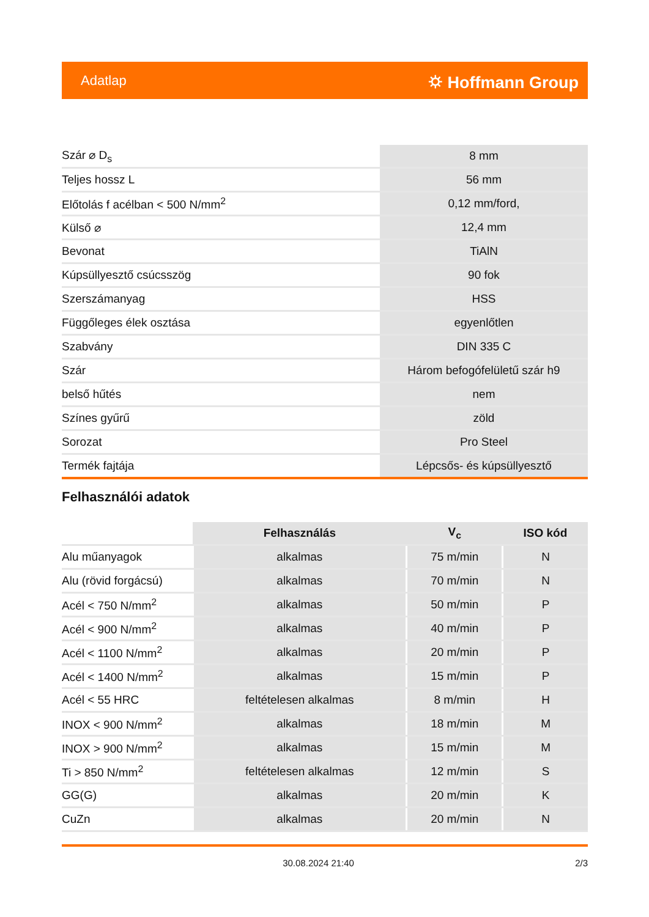Adatlap ⛭ Hoffmann Group
| Szár ⌀ D<sub>s</sub> | 8 mm |
| Teljes hossz L | 56 mm |
| Előtolás f acélban < 500 N/mm<sup>2</sup> | 0,12 mm/ford, |
| Külső ⌀ | 12,4 mm |
| Bevonat | TiAlN |
| Kúpsüllyesztő csúcsszög | 90 fok |
| Szerszámanyag | HSS |
| Függőleges élek osztása | egyenlőtlen |
| Szabvány | DIN 335 C |
| Szár | Három befogófelületű szár h9 |
| belső hűtés | nem |
| Színes gyűrű | zöld |
| Sorozat | Pro Steel |
| Termék fajtája | Lépcsős- és kúpsüllyesztő |
Felhasználói adatok
| | Felhasználás | V<sub>c</sub> | ISO kód |
| --- | --- | --- | --- |
| Alu műanyagok | alkalmas | 75 m/min | N |
| Alu (rövid forgácsú) | alkalmas | 70 m/min | N |
| Acél < 750 N/mm<sup>2</sup> | alkalmas | 50 m/min | P |
| Acél < 900 N/mm<sup>2</sup> | alkalmas | 40 m/min | P |
| Acél < 1100 N/mm<sup>2</sup> | alkalmas | 20 m/min | P |
| Acél < 1400 N/mm<sup>2</sup> | alkalmas | 15 m/min | P |
| Acél < 55 HRC | feltételesen alkalmas | 8 m/min | H |
| INOX < 900 N/mm<sup>2</sup> | alkalmas | 18 m/min | M |
| INOX > 900 N/mm<sup>2</sup> | alkalmas | 15 m/min | M |
| Ti > 850 N/mm<sup>2</sup> | feltételesen alkalmas | 12 m/min | S |
| GG(G) | alkalmas | 20 m/min | K |
| CuZn | alkalmas | 20 m/min | N |
30.08.2024 21:40 2/3